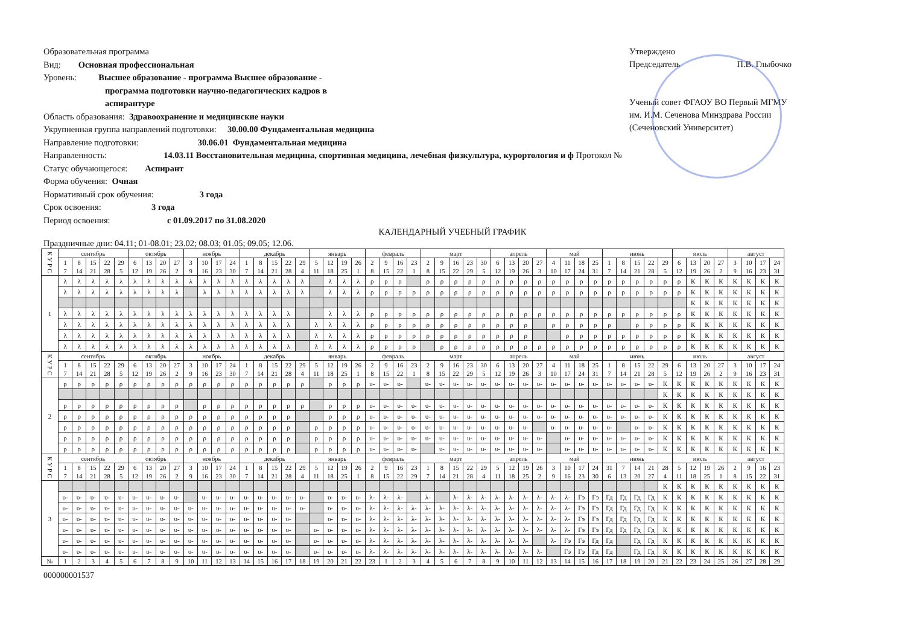Образовательная программа
Вид: Основная профессиональная
Уровень: Высшее образование - программа Высшее образование -
программа подготовки научно-педагогических кадров в
аспирантуре
Область образования: Здравоохранение и медицинские науки
Укрупненная группа направлений подготовки: 30.00.00 Фундаментальная медицина
Направление подготовки: 30.06.01 Фундаментальная медицина
Направленность: 14.03.11 Восстановительная медицина, спортивная медицина, лечебная физкультура, курортология и ф Протокол №
Статус обучающегося: Аспирант
Форма обучения: Очная
Нормативный срок обучения: 3 года
Срок освоения: 3 года
Период освоения: с 01.09.2017 по 31.08.2020
Утверждено
Председатель П.В. Глыбочко
Ученый совет ФГАОУ ВО Первый МГМУ
им. И.М. Сеченова Минздрава России
(Сеченовский Университет)
КАЛЕНДАРНЫЙ УЧЕБНЫЙ ГРАФИК
Праздничные дни: 04.11; 01-08.01; 23.02; 08.03; 01.05; 09.05; 12.06.
| К У Р С | сентябрь | | | | | октябрь | | | | ноябрь | | | | декабрь | | | | | январь | | | | февраль | | | | март | | | | | апрель | | | | май | | | | июнь | | | | | июль | | | | август | | | |
| --- | --- | --- | --- | --- | --- | --- | --- | --- | --- | --- | --- | --- | --- | --- | --- | --- | --- | --- | --- | --- | --- | --- | --- | --- | --- | --- | --- | --- | --- | --- | --- | --- | --- | --- | --- | --- | --- | --- | --- | --- | --- | --- | --- | --- | --- | --- | --- | --- | --- | --- | --- | --- |
| | 1 | 8 | 15 | 22 | 29 | 6 | 13 | 20 | 27 | 3 | 10 | 17 | 24 | 1 | 8 | 15 | 22 | 29 | 5 | 12 | 19 | 26 | 2 | 9 | 16 | 23 | 2 | 9 | 16 | 23 | 30 | 6 | 13 | 20 | 27 | 4 | 11 | 18 | 25 | 1 | 8 | 15 | 22 | 29 | 6 | 13 | 20 | 27 | 3 | 10 | 17 | 24 |
| | 7 | 14 | 21 | 28 | 5 | 12 | 19 | 26 | 2 | 9 | 16 | 23 | 30 | 7 | 14 | 21 | 28 | 4 | 11 | 18 | 25 | 1 | 8 | 15 | 22 | 1 | 8 | 15 | 22 | 29 | 5 | 12 | 19 | 26 | 3 | 10 | 17 | 24 | 31 | 7 | 14 | 21 | 28 | 5 | 12 | 19 | 26 | 2 | 9 | 16 | 23 | 31 |
| 1 | λ | λ | λ | λ | λ | λ | λ | λ | λ | λ | λ | λ | λ | λ | λ | λ | λ | λ | | λ | λ | λ | ρ | ρ | ρ | | ρ | ρ | ρ | ρ | ρ | ρ | ρ | ρ | ρ | ρ | ρ | ρ | ρ | ρ | ρ | ρ | ρ | ρ | ρ | К | К | К | К | К | К | К |
| | λ | λ | λ | λ | λ | λ | λ | λ | λ | | λ | λ | λ | λ | λ | λ | λ | λ | | λ | λ | λ | ρ | ρ | ρ | ρ | ρ | ρ | ρ | ρ | ρ | ρ | ρ | ρ | ρ | ρ | ρ | ρ | ρ | ρ | ρ | ρ | ρ | ρ | ρ | К | К | К | К | К | К | К |
| | | | | | | | | | | | | | | | | | | | | | | | | | | | | | | | | | | | | | | | | | | | | | | К | К | К | К | К | К | К |
| | λ | λ | λ | λ | λ | λ | λ | λ | λ | λ | λ | λ | λ | λ | λ | λ | λ | | | λ | λ | λ | ρ | ρ | ρ | ρ | ρ | ρ | ρ | ρ | ρ | ρ | ρ | ρ | ρ | ρ | ρ | ρ | ρ | ρ | ρ | ρ | ρ | ρ | ρ | К | К | К | К | К | К | К |
| | λ | λ | λ | λ | λ | λ | λ | λ | λ | λ | λ | λ | λ | λ | λ | λ | λ | | λ | λ | λ | λ | ρ | ρ | ρ | ρ | ρ | ρ | ρ | ρ | ρ | ρ | ρ | ρ | | ρ | ρ | ρ | ρ | ρ | | ρ | ρ | ρ | ρ | К | К | К | К | К | К | К |
| | λ | λ | λ | λ | λ | λ | λ | λ | λ | λ | λ | λ | λ | λ | λ | λ | λ | | λ | λ | λ | λ | ρ | ρ | ρ | ρ | ρ | ρ | ρ | ρ | ρ | ρ | ρ | ρ | | | ρ | ρ | ρ | ρ | ρ | ρ | ρ | ρ | ρ | К | К | К | К | К | К | К |
| | λ | λ | λ | λ | λ | λ | λ | λ | λ | λ | λ | λ | λ | λ | λ | λ | λ | | λ | λ | λ | λ | ρ | ρ | ρ | ρ | | ρ | ρ | ρ | ρ | ρ | ρ | ρ | ρ | ρ | ρ | ρ | ρ | ρ | ρ | ρ | ρ | ρ | ρ | К | К | К | К | К | К | К |
| К У Р С | сентябрь | | | | | октябрь | | | | ноябрь | | | | декабрь | | | | | январь | | | | февраль | | | | март | | | | | апрель | | | | май | | | | июнь | | | | | июль | | | | август | | | |
| | 1 | 8 | 15 | 22 | 29 | 6 | 13 | 20 | 27 | 3 | 10 | 17 | 24 | 1 | 8 | 15 | 22 | 29 | 5 | 12 | 19 | 26 | 2 | 9 | 16 | 23 | 2 | 9 | 16 | 23 | 30 | 6 | 13 | 20 | 27 | 4 | 11 | 18 | 25 | 1 | 8 | 15 | 22 | 29 | 6 | 13 | 20 | 27 | 3 | 10 | 17 | 24 |
| | 7 | 14 | 21 | 28 | 5 | 12 | 19 | 26 | 2 | 9 | 16 | 23 | 30 | 7 | 14 | 21 | 28 | 4 | 11 | 18 | 25 | 1 | 8 | 15 | 22 | 1 | 8 | 15 | 22 | 29 | 5 | 12 | 19 | 26 | 3 | 10 | 17 | 24 | 31 | 7 | 14 | 21 | 28 | 5 | 12 | 19 | 26 | 2 | 9 | 16 | 23 | 31 |
| 2 | ρ | ρ | ρ | ρ | ρ | ρ | ρ | ρ | ρ | ρ | ρ | ρ | ρ | ρ | ρ | ρ | ρ | ρ | | ρ | ρ | ρ | υ- | υ- | υ- | | υ- | υ- | υ- | υ- | υ- | υ- | υ- | υ- | υ- | υ- | υ- | υ- | υ- | υ- | υ- | υ- | υ- | К | К | К | К | К | К | К | К | К |
| | | | | | | | | | | | | | | | | | | | | | | | | | | | | | | | | | | | | | | | | | | | | К | К | К | К | К | К | К | К | К |
| | ρ | ρ | ρ | ρ | ρ | ρ | ρ | ρ | ρ | | ρ | ρ | ρ | ρ | ρ | ρ | ρ | ρ | | ρ | ρ | ρ | υ- | υ- | υ- | υ- | υ- | υ- | υ- | υ- | υ- | υ- | υ- | υ- | υ- | υ- | υ- | υ- | υ- | υ- | υ- | υ- | υ- | К | К | К | К | К | К | К | К | К |
| | ρ | ρ | ρ | ρ | ρ | ρ | ρ | ρ | ρ | ρ | ρ | ρ | ρ | ρ | ρ | ρ | ρ | | | ρ | ρ | ρ | υ- | υ- | υ- | υ- | υ- | υ- | υ- | υ- | υ- | υ- | υ- | υ- | υ- | υ- | υ- | υ- | υ- | υ- | υ- | υ- | υ- | К | К | К | К | К | К | К | К | К |
| | ρ | ρ | ρ | ρ | ρ | ρ | ρ | ρ | ρ | ρ | ρ | ρ | ρ | ρ | ρ | ρ | ρ | | ρ | ρ | ρ | ρ | υ- | υ- | υ- | υ- | υ- | υ- | υ- | υ- | υ- | υ- | υ- | υ- | | υ- | υ- | υ- | υ- | υ- | | υ- | υ- | К | К | К | К | К | К | К | К | К |
| | ρ | ρ | ρ | ρ | ρ | ρ | ρ | ρ | ρ | ρ | ρ | ρ | ρ | ρ | ρ | ρ | ρ | | ρ | ρ | ρ | ρ | υ- | υ- | υ- | υ- | υ- | υ- | υ- | υ- | υ- | υ- | υ- | υ- | υ- | | υ- | υ- | υ- | υ- | υ- | υ- | υ- | К | К | К | К | К | К | К | К | К |
| | ρ | ρ | ρ | ρ | ρ | ρ | ρ | ρ | ρ | ρ | ρ | ρ | ρ | ρ | ρ | ρ | ρ | | ρ | ρ | ρ | ρ | υ- | υ- | υ- | υ- | | υ- | υ- | υ- | υ- | υ- | υ- | υ- | υ- | | υ- | υ- | υ- | υ- | υ- | υ- | υ- | К | К | К | К | К | К | К | К | К |
| К У Р С | сентябрь | | | | | октябрь | | | | ноябрь | | | | декабрь | | | | | январь | | | | февраль | | | | март | | | | | апрель | | | | май | | | | июнь | | | | | июль | | | | август | | | |
| | 1 | 8 | 15 | 22 | 29 | 6 | 13 | 20 | 27 | 3 | 10 | 17 | 24 | 1 | 8 | 15 | 22 | 29 | 5 | 12 | 19 | 26 | 2 | 9 | 16 | 23 | 1 | 8 | 15 | 22 | 29 | 5 | 12 | 19 | 26 | 3 | 10 | 17 | 24 | 31 | 7 | 14 | 21 | 28 | 5 | 12 | 19 | 26 | 2 | 9 | 16 | 23 |
| | 7 | 14 | 21 | 28 | 5 | 12 | 19 | 26 | 2 | 9 | 16 | 23 | 30 | 7 | 14 | 21 | 28 | 4 | 11 | 18 | 25 | 1 | 8 | 15 | 22 | 29 | 7 | 14 | 21 | 28 | 4 | 11 | 18 | 25 | 2 | 9 | 16 | 23 | 30 | 6 | 13 | 20 | 27 | 4 | 11 | 18 | 25 | 1 | 8 | 15 | 22 | 31 |
| 3 | | | | | | | | | | | | | | | | | | | | | | | | | | | | | | | | | | | | | | | | | | | | К | К | К | К | К | К | К | К | К |
| | υ- | υ- | υ- | υ- | υ- | υ- | υ- | υ- | υ- | | υ- | υ- | υ- | υ- | υ- | υ- | υ- | υ- | | υ- | υ- | υ- | λ- | λ- | λ- | | λ- | | λ- | λ- | λ- | λ- | λ- | λ- | λ- | λ- | λ- | Гэ | Гэ | Гд | Гд | Гд | Гд | К | К | К | К | К | К | К | К | К |
| | υ- | υ- | υ- | υ- | υ- | υ- | υ- | υ- | υ- | υ- | υ- | υ- | υ- | υ- | υ- | υ- | υ- | υ- | | υ- | υ- | υ- | λ- | λ- | λ- | λ- | λ- | λ- | λ- | λ- | λ- | λ- | λ- | λ- | λ- | λ- | λ- | Гэ | Гэ | Гд | Гд | Гд | Гд | К | К | К | К | К | К | К | К | К |
| | υ- | υ- | υ- | υ- | υ- | υ- | υ- | υ- | υ- | υ- | υ- | υ- | υ- | υ- | υ- | υ- | υ- | | | υ- | υ- | υ- | λ- | λ- | λ- | λ- | λ- | λ- | λ- | λ- | λ- | λ- | λ- | λ- | λ- | λ- | λ- | Гэ | Гэ | Гд | Гд | Гд | Гд | К | К | К | К | К | К | К | К | К |
| | υ- | υ- | υ- | υ- | υ- | υ- | υ- | υ- | υ- | υ- | υ- | υ- | υ- | υ- | υ- | υ- | υ- | | υ- | υ- | υ- | υ- | λ- | λ- | λ- | λ- | λ- | λ- | λ- | λ- | λ- | λ- | λ- | λ- | λ- | λ- | λ- | Гэ | Гэ | Гд | Гд | Гд | Гд | К | К | К | К | К | К | К | К | К |
| | υ- | υ- | υ- | υ- | υ- | υ- | υ- | υ- | υ- | υ- | υ- | υ- | υ- | υ- | υ- | υ- | υ- | | υ- | υ- | υ- | υ- | λ- | λ- | λ- | λ- | λ- | λ- | λ- | λ- | λ- | λ- | λ- | λ- | | λ- | Гэ | Гэ | Гд | Гд | | Гд | Гд | К | К | К | К | К | К | К | К | К |
| | υ- | υ- | υ- | υ- | υ- | υ- | υ- | υ- | υ- | υ- | υ- | υ- | υ- | υ- | υ- | υ- | υ- | | υ- | υ- | υ- | υ- | λ- | λ- | λ- | λ- | λ- | λ- | λ- | λ- | λ- | λ- | λ- | λ- | λ- | | Гэ | Гэ | Гд | Гд | | Гд | Гд | К | К | К | К | К | К | К | К | К |
| № | 1 | 2 | 3 | 4 | 5 | 6 | 7 | 8 | 9 | 10 | 11 | 12 | 13 | 14 | 15 | 16 | 17 | 18 | 19 | 20 | 21 | 22 | 23 | 1 | 2 | 3 | 4 | 5 | 6 | 7 | 8 | 9 | 10 | 11 | 12 | 13 | 14 | 15 | 16 | 17 | 18 | 19 | 20 | 21 | 22 | 23 | 24 | 25 | 26 | 27 | 28 | 29 |
000000001537